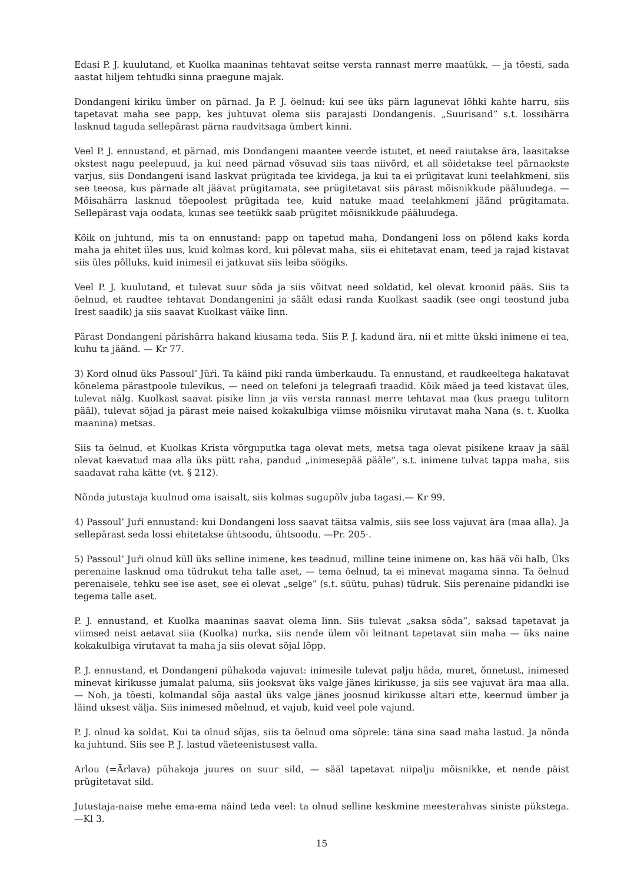Edasi P. J. kuulutand, et Kuolka maaninas tehtavat seitse versta rannast merre maatükk, — ja tõesti, sada aastat hiljem tehtudki sinna praegune majak.
Dondangeni kiriku ümber on pärnad. Ja P. J. öelnud: kui see üks pärn lagunevat lõhki kahte harru, siis tapetavat maha see papp, kes juhtuvat olema siis parajasti Dondangenis. „Suurisand” s.t. lossihärra lasknud taguda sellepärast pärna raudvitsaga ümbert kinni.
Veel P. J. ennustand, et pärnad, mis Dondangeni maantee veerde istutet, et need raiutakse ära, laasitakse okstest nagu peelepuud, ja kui need pärnad võsuvad siis taas niivõrd, et all sõidetakse teel pärnaokste varjus, siis Dondangeni isand laskvat prügitada tee kividega, ja kui ta ei prügitavat kuni teelahkmeni, siis see teeosa, kus pärnade alt jäävat prügitamata, see prügitetavat siis pärast mõisnikkude pääluudega. — Mõisahärra lasknud tõepoolest prügitada tee, kuid natuke maad teelahkmeni jäänd prügitamata. Sellepärast vaja oodata, kunas see teetükk saab prügitet mõisnikkude pääluudega.
Kõik on juhtund, mis ta on ennustand: papp on tapetud maha, Dondangeni loss on põlend kaks korda maha ja ehitet üles uus, kuid kolmas kord, kui põlevat maha, siis ei ehitetavat enam, teed ja rajad kistavat siis üles põlluks, kuid inimesil ei jatkuvat siis leiba söögiks.
Veel P. J. kuulutand, et tulevat suur sõda ja siis võitvat need soldatid, kel olevat kroonid pääs. Siis ta öelnud, et raudtee tehtavat Dondangenini ja säält edasi randa Kuolkast saadik (see ongi teostund juba Irest saadik) ja siis saavat Kuolkast väike linn.
Pärast Dondangeni pärishärra hakand kiusama teda. Siis P. J. kadund ära, nii et mitte ükski inimene ei tea, kuhu ta jäänd. — Kr 77.
3) Kord olnud üks Passoul’ Jūŕi. Ta käind piki randa ümberkaudu. Ta ennustand, et raudkeeltega hakatavat kõnelema pärastpoole tulevikus, — need on telefoni ja telegraafi traadid. Kõik mäed ja teed kistavat üles, tulevat nälg. Kuolkast saavat pisike linn ja viis versta rannast merre tehtavat maa (kus praegu tulitorn pääl), tulevat sõjad ja pärast meie naised kokakulbiga viimse mõisniku virutavat maha Nana (s. t. Kuolka maanina) metsas.
Siis ta öelnud, et Kuolkas Krista võrguputka taga olevat mets, metsa taga olevat pisikene kraav ja sääl olevat kaevatud maa alla üks pütt raha, pandud „inimesepää pääle”, s.t. inimene tulvat tappa maha, siis saadavat raha kätte (vt. § 212).
Nõnda jutustaja kuulnud oma isaisalt, siis kolmas sugupõlv juba tagasi.— Kr 99.
4) Passoul’ Juŕi ennustand: kui Dondangeni loss saavat täitsa valmis, siis see loss vajuvat ära (maa alla). Ja sellepärast seda lossi ehitetakse ühtsoodu, ühtsoodu. —Pr. 205·.
5) Passoul’ Juŕi olnud küll üks selline inimene, kes teadnud, milline teine inimene on, kas hää või halb, Üks perenaine lasknud oma tüdrukut teha talle aset, — tema öelnud, ta ei minevat magama sinna. Ta öelnud perenaisele, tehku see ise aset, see ei olevat „selge” (s.t. süütu, puhas) tüdruk. Siis perenaine pidandki ise tegema talle aset.
P. J. ennustand, et Kuolka maaninas saavat olema linn. Siis tulevat „saksa sõda”, saksad tapetavat ja viimsed neist aetavat siia (Kuolka) nurka, siis nende ülem või leitnant tapetavat siin maha — üks naine kokakulbiga virutavat ta maha ja siis olevat sõjal lõpp.
P. J. ennustand, et Dondangeni pühakoda vajuvat: inimesile tulevat palju häda, muret, õnnetust, inimesed minevat kirikusse jumalat paluma, siis jooksvat üks valge jänes kirikusse, ja siis see vajuvat ära maa alla. — Noh, ja tõesti, kolmandal sõja aastal üks valge jänes joosnud kirikusse altari ette, keernud ümber ja läind uksest välja. Siis inimesed mõelnud, et vajub, kuid veel pole vajund.
P. J. olnud ka soldat. Kui ta olnud sõjas, siis ta öelnud oma sõprele: täna sina saad maha lastud. Ja nõnda ka juhtund. Siis see P. J. lastud väeteenistusest valla.
Arlou (=Ārlava) pühakoja juures on suur sild, — sääl tapetavat niipalju mõisnikke, et nende päist prügitetavat sild.
Jutustaja-naise mehe ema-ema näind teda veel: ta olnud selline keskmine meesterahvas siniste pükstega. —Kl 3.
15